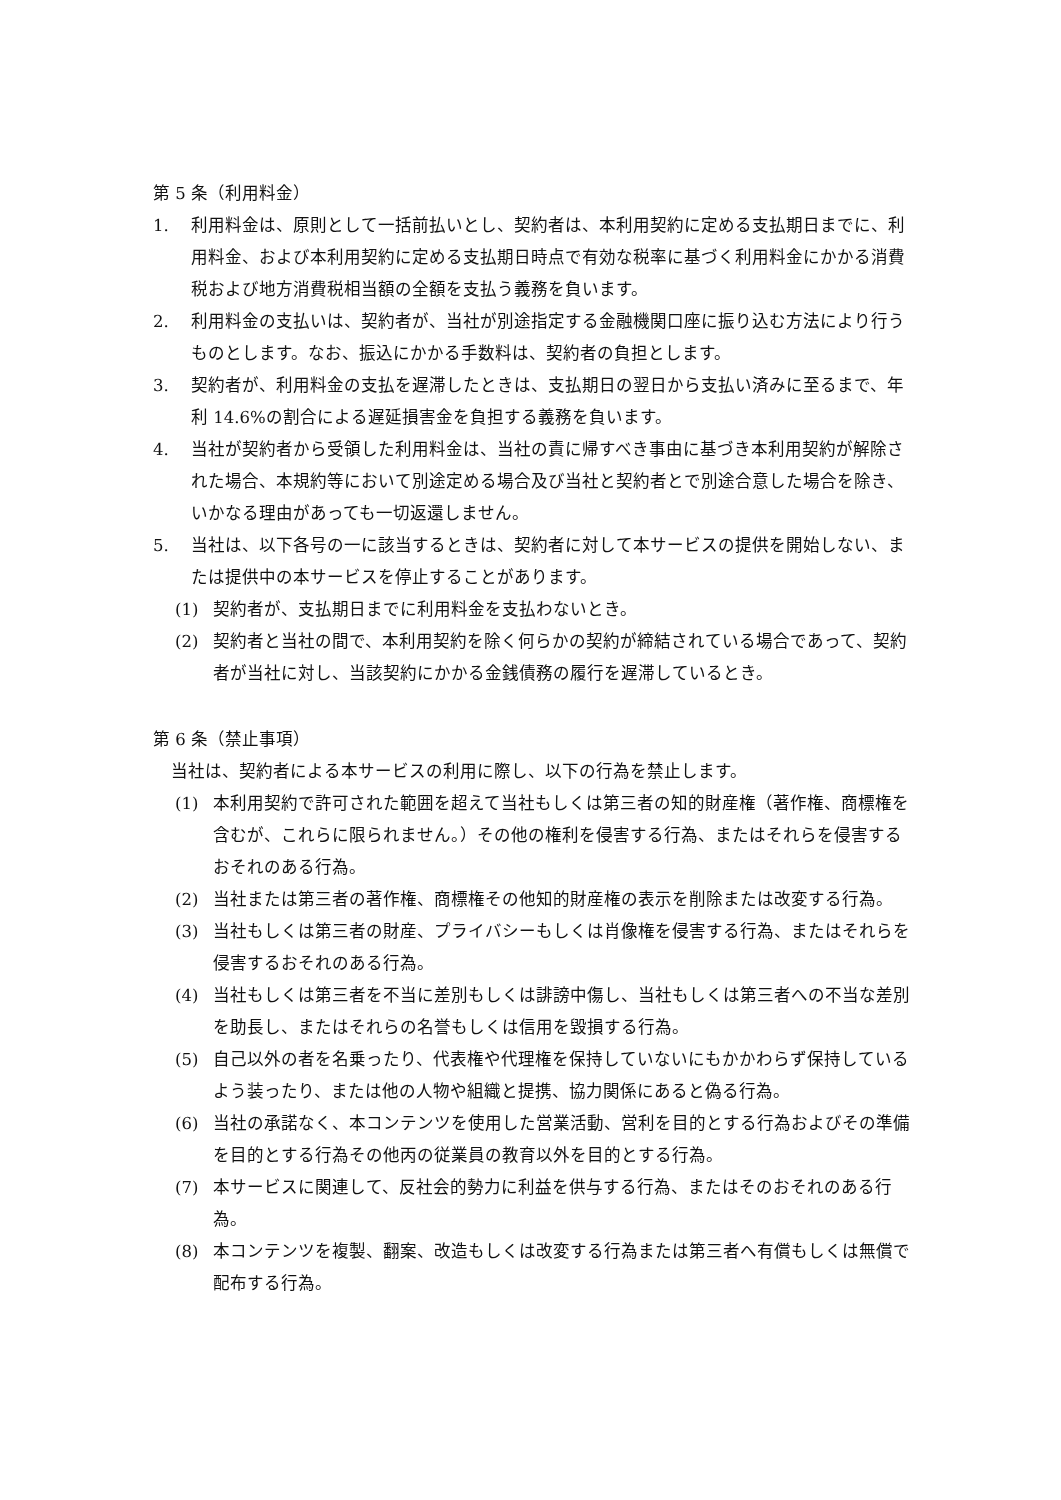第 5 条（利用料金）
1. 利用料金は、原則として一括前払いとし、契約者は、本利用契約に定める支払期日までに、利用料金、および本利用契約に定める支払期日時点で有効な税率に基づく利用料金にかかる消費税および地方消費税相当額の全額を支払う義務を負います。
2. 利用料金の支払いは、契約者が、当社が別途指定する金融機関口座に振り込む方法により行うものとします。なお、振込にかかる手数料は、契約者の負担とします。
3. 契約者が、利用料金の支払を遅滞したときは、支払期日の翌日から支払い済みに至るまで、年利 14.6%の割合による遅延損害金を負担する義務を負います。
4. 当社が契約者から受領した利用料金は、当社の責に帰すべき事由に基づき本利用契約が解除された場合、本規約等において別途定める場合及び当社と契約者とで別途合意した場合を除き、いかなる理由があっても一切返還しません。
5. 当社は、以下各号の一に該当するときは、契約者に対して本サービスの提供を開始しない、または提供中の本サービスを停止することがあります。
(1) 契約者が、支払期日までに利用料金を支払わないとき。
(2) 契約者と当社の間で、本利用契約を除く何らかの契約が締結されている場合であって、契約者が当社に対し、当該契約にかかる金銭債務の履行を遅滞しているとき。
第 6 条（禁止事項）
当社は、契約者による本サービスの利用に際し、以下の行為を禁止します。
(1) 本利用契約で許可された範囲を超えて当社もしくは第三者の知的財産権（著作権、商標権を含むが、これらに限られません。）その他の権利を侵害する行為、またはそれらを侵害するおそれのある行為。
(2) 当社または第三者の著作権、商標権その他知的財産権の表示を削除または改変する行為。
(3) 当社もしくは第三者の財産、プライバシーもしくは肖像権を侵害する行為、またはそれらを侵害するおそれのある行為。
(4) 当社もしくは第三者を不当に差別もしくは誹謗中傷し、当社もしくは第三者への不当な差別を助長し、またはそれらの名誉もしくは信用を毀損する行為。
(5) 自己以外の者を名乗ったり、代表権や代理権を保持していないにもかかわらず保持しているよう装ったり、または他の人物や組織と提携、協力関係にあると偽る行為。
(6) 当社の承諾なく、本コンテンツを使用した営業活動、営利を目的とする行為およびその準備を目的とする行為その他丙の従業員の教育以外を目的とする行為。
(7) 本サービスに関連して、反社会的勢力に利益を供与する行為、またはそのおそれのある行為。
(8) 本コンテンツを複製、翻案、改造もしくは改変する行為または第三者へ有償もしくは無償で配布する行為。